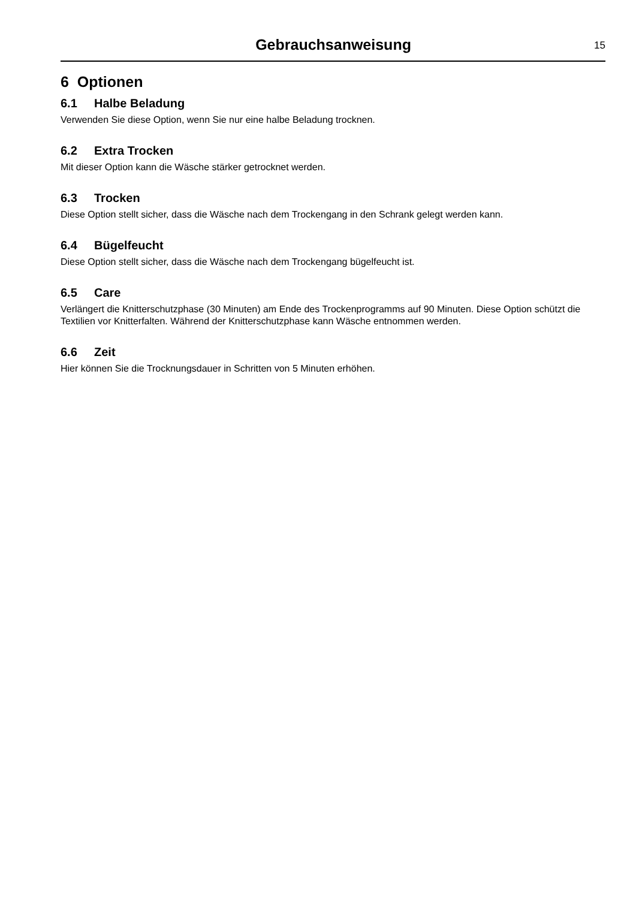Gebrauchsanweisung
15
6 Optionen
6.1 Halbe Beladung
Verwenden Sie diese Option, wenn Sie nur eine halbe Beladung trocknen.
6.2 Extra Trocken
Mit dieser Option kann die Wäsche stärker getrocknet werden.
6.3 Trocken
Diese Option stellt sicher, dass die Wäsche nach dem Trockengang in den Schrank gelegt werden kann.
6.4 Bügelfeucht
Diese Option stellt sicher, dass die Wäsche nach dem Trockengang bügelfeucht ist.
6.5 Care
Verlängert die Knitterschutzphase (30 Minuten) am Ende des Trockenprogramms auf 90 Minuten. Diese Option schützt die Textilien vor Knitterfalten. Während der Knitterschutzphase kann Wäsche entnommen werden.
6.6 Zeit
Hier können Sie die Trocknungsdauer in Schritten von 5 Minuten erhöhen.